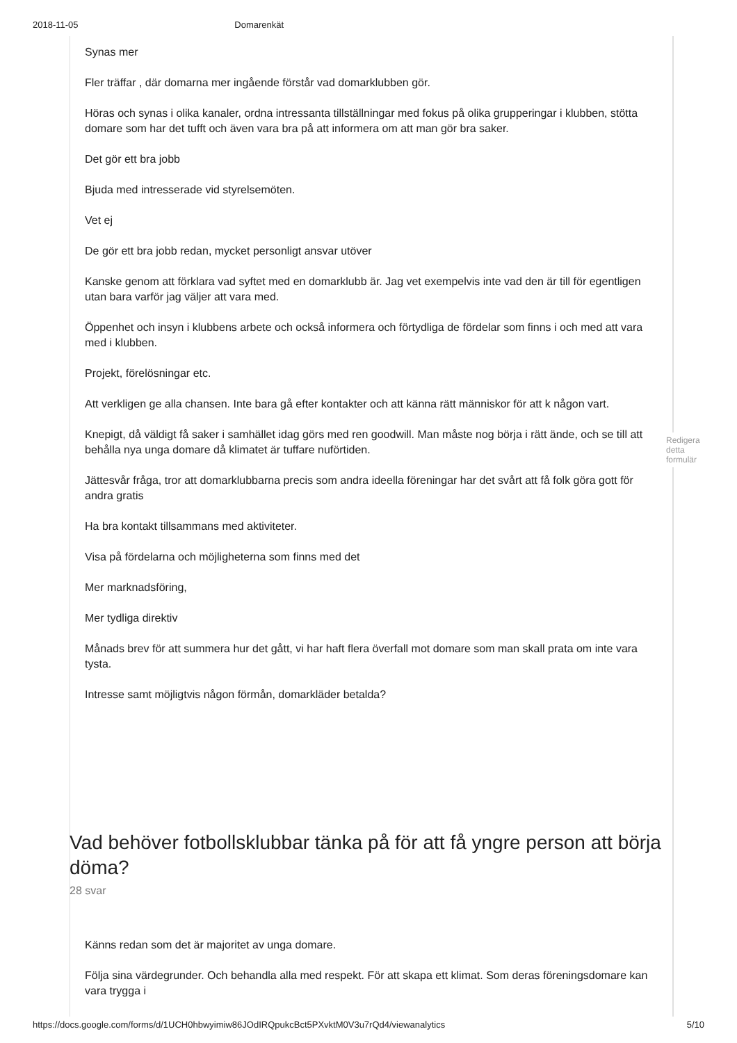2018-11-05 Domarenkät
Synas mer
Fler träffar , där domarna mer ingående förstår vad domarklubben gör.
Höras och synas i olika kanaler, ordna intressanta tillställningar med fokus på olika grupperingar i klubben, stötta domare som har det tufft och även vara bra på att informera om att man gör bra saker.
Det gör ett bra jobb
Bjuda med intresserade vid styrelsemöten.
Vet ej
De gör ett bra jobb redan, mycket personligt ansvar utöver
Kanske genom att förklara vad syftet med en domarklubb är. Jag vet exempelvis inte vad den är till för egentligen utan bara varför jag väljer att vara med.
Öppenhet och insyn i klubbens arbete och också informera och förtydliga de fördelar som finns i och med att vara med i klubben.
Projekt, förelösningar etc.
Att verkligen ge alla chansen. Inte bara gå efter kontakter och att känna rätt människor för att k någon vart.
Knepigt, då väldigt få saker i samhället idag görs med ren goodwill. Man måste nog börja i rätt ände, och se till att behålla nya unga domare då klimatet är tuffare nuförtiden.
Jättesvår fråga, tror att domarklubbarna precis som andra ideella föreningar har det svårt att få folk göra gott för andra gratis
Ha bra kontakt tillsammans med aktiviteter.
Visa på fördelarna och möjligheterna som finns med det
Mer marknadsföring,
Mer tydliga direktiv
Månads brev för att summera hur det gått, vi har haft flera överfall mot domare som man skall prata om inte vara tysta.
Intresse samt möjligtvis någon förmån, domarkläder betalda?
Vad behöver fotbollsklubbar tänka på för att få yngre person att börja döma?
28 svar
Känns redan som det är majoritet av unga domare.
Följa sina värdegrunder. Och behandla alla med respekt. För att skapa ett klimat. Som deras föreningsdomare kan vara trygga i
Redigera detta formulär
https://docs.google.com/forms/d/1UCH0hbwyimiw86JOdIRQpukcBct5PXvktM0V3u7rQd4/viewanalytics 5/10